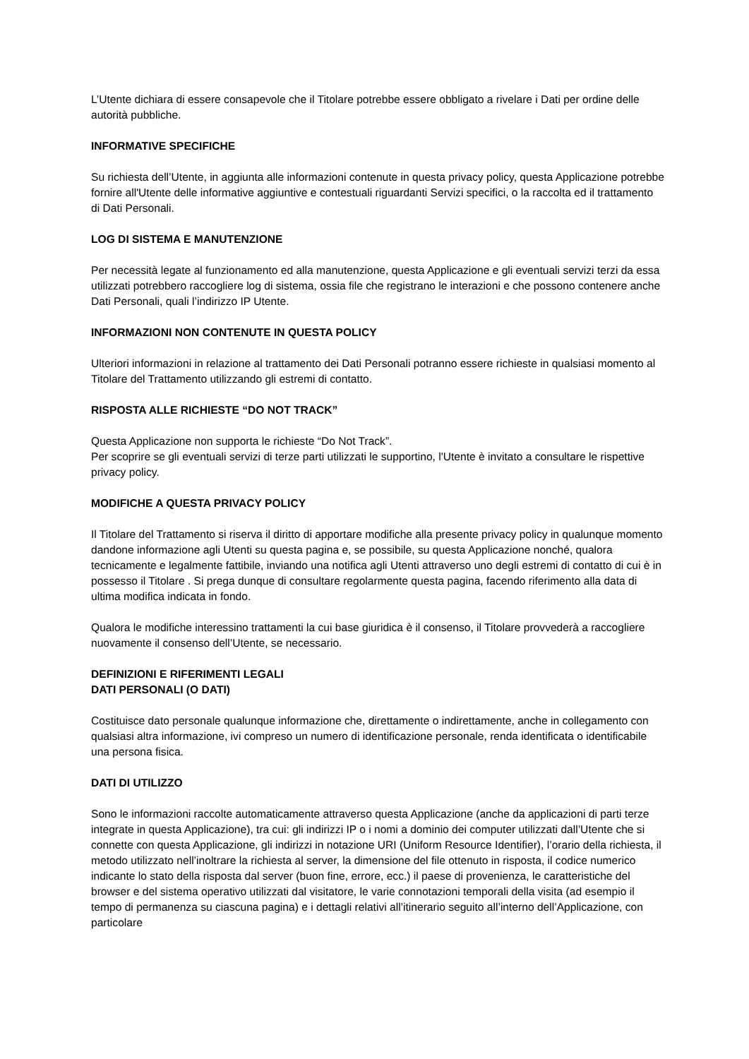L’Utente dichiara di essere consapevole che il Titolare potrebbe essere obbligato a rivelare i Dati per ordine delle autorità pubbliche.
INFORMATIVE SPECIFICHE
Su richiesta dell’Utente, in aggiunta alle informazioni contenute in questa privacy policy, questa Applicazione potrebbe fornire all'Utente delle informative aggiuntive e contestuali riguardanti Servizi specifici, o la raccolta ed il trattamento di Dati Personali.
LOG DI SISTEMA E MANUTENZIONE
Per necessità legate al funzionamento ed alla manutenzione, questa Applicazione e gli eventuali servizi terzi da essa utilizzati potrebbero raccogliere log di sistema, ossia file che registrano le interazioni e che possono contenere anche Dati Personali, quali l’indirizzo IP Utente.
INFORMAZIONI NON CONTENUTE IN QUESTA POLICY
Ulteriori informazioni in relazione al trattamento dei Dati Personali potranno essere richieste in qualsiasi momento al Titolare del Trattamento utilizzando gli estremi di contatto.
RISPOSTA ALLE RICHIESTE “DO NOT TRACK”
Questa Applicazione non supporta le richieste “Do Not Track”.
Per scoprire se gli eventuali servizi di terze parti utilizzati le supportino, l'Utente è invitato a consultare le rispettive privacy policy.
MODIFICHE A QUESTA PRIVACY POLICY
Il Titolare del Trattamento si riserva il diritto di apportare modifiche alla presente privacy policy in qualunque momento dandone informazione agli Utenti su questa pagina e, se possibile, su questa Applicazione nonché, qualora tecnicamente e legalmente fattibile, inviando una notifica agli Utenti attraverso uno degli estremi di contatto di cui è in possesso il Titolare . Si prega dunque di consultare regolarmente questa pagina, facendo riferimento alla data di ultima modifica indicata in fondo.
Qualora le modifiche interessino trattamenti la cui base giuridica è il consenso, il Titolare provvederà a raccogliere nuovamente il consenso dell’Utente, se necessario.
DEFINIZIONI E RIFERIMENTI LEGALI
DATI PERSONALI (O DATI)
Costituisce dato personale qualunque informazione che, direttamente o indirettamente, anche in collegamento con qualsiasi altra informazione, ivi compreso un numero di identificazione personale, renda identificata o identificabile una persona fisica.
DATI DI UTILIZZO
Sono le informazioni raccolte automaticamente attraverso questa Applicazione (anche da applicazioni di parti terze integrate in questa Applicazione), tra cui: gli indirizzi IP o i nomi a dominio dei computer utilizzati dall’Utente che si connette con questa Applicazione, gli indirizzi in notazione URI (Uniform Resource Identifier), l’orario della richiesta, il metodo utilizzato nell’inoltrare la richiesta al server, la dimensione del file ottenuto in risposta, il codice numerico indicante lo stato della risposta dal server (buon fine, errore, ecc.) il paese di provenienza, le caratteristiche del browser e del sistema operativo utilizzati dal visitatore, le varie connotazioni temporali della visita (ad esempio il tempo di permanenza su ciascuna pagina) e i dettagli relativi all’itinerario seguito all’interno dell’Applicazione, con particolare